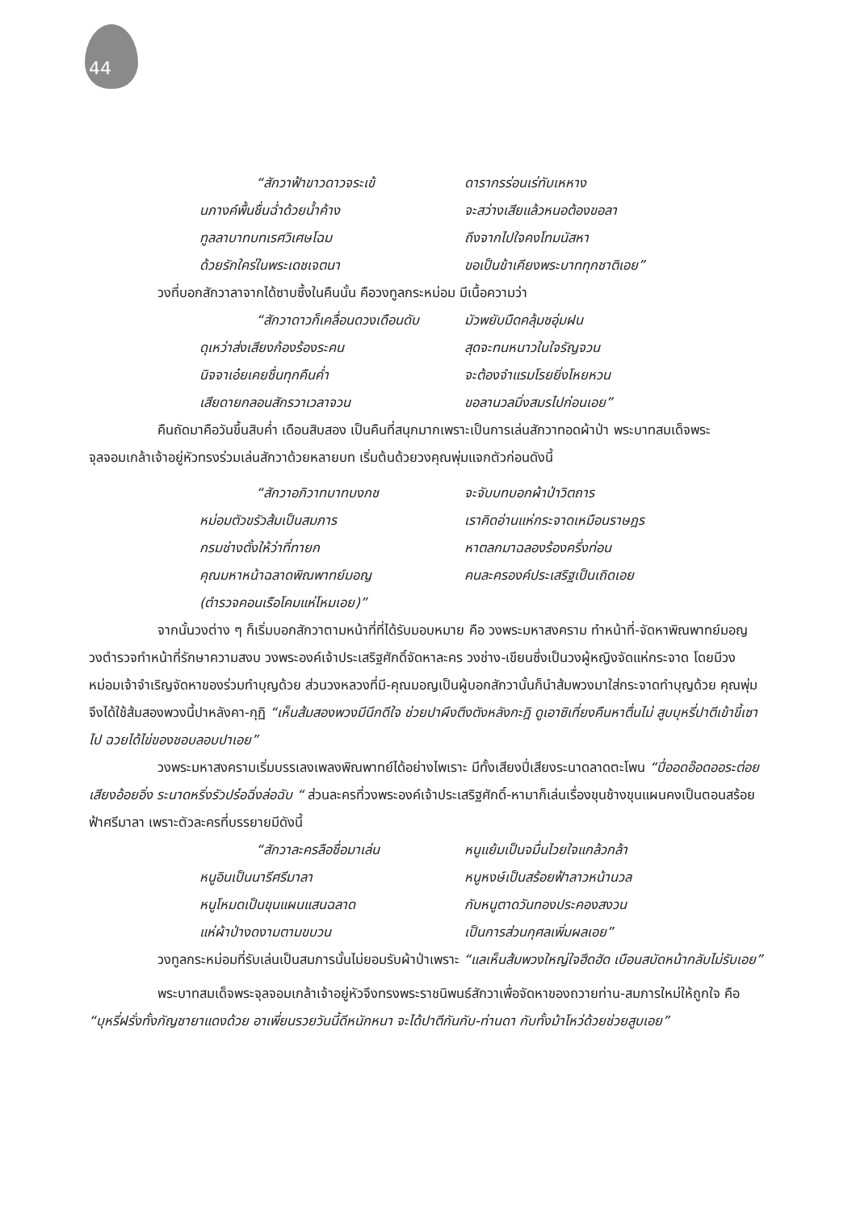44
“สักวาฟ้าขาวดาวจระเข้ ดารากรร่อนเร่ทับเหหาง นภางค์พื้นชื่นฉ่ำด้วยน้ำค้าง จะสว่างเสียแล้วหนอต้องขอลา ทูลลาบาทบทเรศวิเศษโฉม ถึงจากไปใจคงโทมนัสหา ด้วยรักใคร่ในพระเดชเจตนา ขอเป็นข้าเคียงพระบาททุกชาติเอย”
วงที่บอกสักวาลาจากได้ซาบซึ้งในคืนนั้น คือวงทูลกระหม่อม มีเนื้อความว่า
“สักวาดาวก็เคลื่อนดวงเดือนดับ มัวพยับมืดคลุ้มชอุ่มฝน ดุเหว่าส่งเสียงก้องร้องระคน สุดจะทนหนาวในใจรัญจวน นิจจาเอ๋ยเคยชื่นทุกคืนค่ำ จะต้องจำแรมโรยยิ่งโหยหวน เสียดายกลอนสักรวาเวลาจวน ขอลานวลมิ่งสมรไปก่อนเอย”
คืนถัดมาคือวันขึ้นสิบค่ำ เดือนสิบสอง เป็นคืนที่สนุกมากเพราะเป็นการเล่นสักวาทอดผ้าป่า พระบาทสมเด็จพระจุลจอมเกล้าเจ้าอยู่หัวทรงร่วมเล่นสักวาด้วยหลายบท เริ่มต้นด้วยวงคุณพุ่มแจกตัวก่อนดังนี้
“สักวาอภิวาทบาทบงกช จะจับบทบอกผ้าป่าวิตถาร หม่อมตัวขรัวส้มเป็นสมภาร เราคิดอ่านแห่กระจาดเหมือนราษฎร กรมช่างตั้งให้ว่าที่ทายก หาตลกมาฉลองร้องครึ่งท่อน คุณมหาหน้าฉลาดพิณพาทย์มอญ คนละครองค์ประเสริฐเป็นเถิดเอย (ตำรวจคอนเรือโคมแห่โหมเอย)”
จากนั้นวงต่าง ๆ ก็เริ่มบอกสักวาตามหน้าที่ที่ได้รับมอบหมาย คือ วงพระมหาสงคราม ทำหน้าที่-จัดหาพิณพาทย์มอญ วงตำรวจทำหน้าที่รักษาความสงบ วงพระองค์เจ้าประเสริฐศักดิ์จัดหาละคร วงช่าง-เขียนซึ่งเป็นวงผู้หญิงจัดแห่กระจาด โดยมีวงหม่อมเจ้าจำเริญจัดหาของร่วมทำบุญด้วย ส่วนวงหลวงที่มี-คุณมอญเป็นผู้บอกสักวานั้นก็นำส้มพวงมาใส่กระจาดทำบุญด้วย คุณพุ่มจึงได้ใช้ส้มสองพวงนี้ปาหลังคา-กุฏิ “เห็นส้มสองพวงมีนึกดีใจ ช่วยปาผึงตึงตังหลังกะฎิ ดูเอาซิเที่ยงคืนหาตื่นไม่ สูบบุหรี่ปาตีเข้าขี้เซาไป ฉวยได้ไข่ของชอบลอบปาเอย”
วงพระมหาสงครามเริ่มบรรเลงเพลงพิณพาทย์ได้อย่างไพเราะ มีทั้งเสียงปี่เสียงระนาดลาดตะโพน “ปี่ออดอ๊อดออระต่อยเสียงอ้อยอิ่ง ระนาดหริ่งรัวปร๋อฉิ่งล่อฉับ “ ส่วนละครที่วงพระองค์เจ้าประเสริฐศักดิ์-หามาก็เล่นเรื่องขุนช้างขุนแผนคงเป็นตอนสร้อยฟ้าศรีมาลา เพราะตัวละครที่บรรยายมีดังนี้
“สักวาละครลือชื่อมาเล่น หนูแย้มเป็นจมื่นไวยใจแกล้วกล้า หนูอินเป็นนารีศรีมาลา หนูหงษ์เป็นสร้อยฟ้าลาวหน้านวล หนูโหมดเป็นขุนแผนแสนฉลาด กับหนูตาดวันทองประคองสงวน แห่ผ้าป่างดงามตามขบวน เป็นการส่วนกุศลเพิ่มผลเอย”
วงทูลกระหม่อมที่รับเล่นเป็นสมภารนั้นไม่ยอมรับผ้าป่าเพราะ “แลเห็นส้มพวงใหญ่ใจฮึดฮัด เบือนสบัดหน้ากลับไม่รับเอย”
พระบาทสมเด็จพระจุลจอมเกล้าเจ้าอยู่หัวจึงทรงพระราชนิพนธ์สักวาเพื่อจัดหาของถวายท่าน-สมภารใหม่ให้ถูกใจ คือ “บุหรี่ฝรั่งทั้งกัญชายาแดงด้วย อาเพี่ยนรวยวันนี้ดีหนักหนา จะได้ปาตีกันกับ-ท่านดา กับทั้งม้าโหว่ด้วยช่วยสูบเอย”